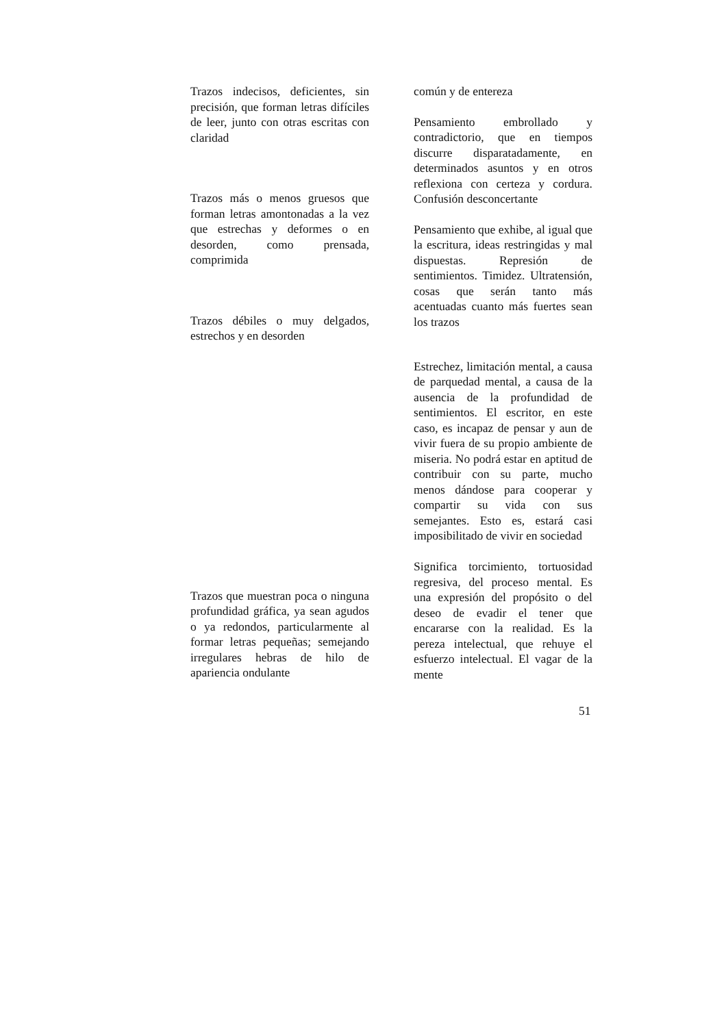| Trazos indecisos, deficientes, sin precisión, que forman letras difíciles de leer, junto con otras escritas con claridad | común y de entereza |
| | Pensamiento embrollado y contradictorio, que en tiempos discurre disparatadamente, en determinados asuntos y en otros reflexiona con certeza y cordura. Confusión desconcertante |
| Trazos más o menos gruesos que forman letras amontonadas a la vez que estrechas y deformes o en desorden, como prensada, comprimida | |
| | Pensamiento que exhibe, al igual que la escritura, ideas restringidas y mal dispuestas. Represión de sentimientos. Timidez. Ultratensión, cosas que serán tanto más acentuadas cuanto más fuertes sean los trazos |
| Trazos débiles o muy delgados, estrechos y en desorden | |
| Trazos que muestran poca o ninguna profundidad gráfica, ya sean agudos o ya redondos, particularmente al formar letras pequeñas; semejando irregulares hebras de hilo de apariencia ondulante | Estrechez, limitación mental, a causa de parquedad mental, a causa de la ausencia de la profundidad de sentimientos. El escritor, en este caso, es incapaz de pensar y aun de vivir fuera de su propio ambiente de miseria. No podrá estar en aptitud de contribuir con su parte, mucho menos dándose para cooperar y compartir su vida con sus semejantes. Esto es, estará casi imposibilitado de vivir en sociedad Significa torcimiento, tortuosidad regresiva, del proceso mental. Es una expresión del propósito o del deseo de evadir el tener que encararse con la realidad. Es la pereza intelectual, que rehuye el esfuerzo intelectual. El vagar de la mente |
51